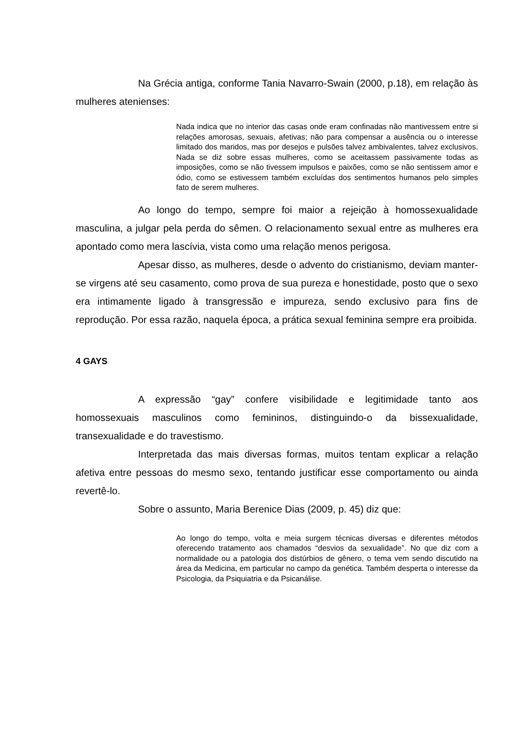Na Grécia antiga, conforme Tania Navarro-Swain (2000, p.18), em relação às mulheres atenienses:
Nada indica que no interior das casas onde eram confinadas não mantivessem entre si relações amorosas, sexuais, afetivas; não para compensar a ausência ou o interesse limitado dos maridos, mas por desejos e pulsões talvez ambivalentes, talvez exclusivos. Nada se diz sobre essas mulheres, como se aceitassem passivamente todas as imposições, como se não tivessem impulsos e paixões, como se não sentissem amor e ódio, como se estivessem também excluídas dos sentimentos humanos pelo simples fato de serem mulheres.
Ao longo do tempo, sempre foi maior a rejeição à homossexualidade masculina, a julgar pela perda do sêmen. O relacionamento sexual entre as mulheres era apontado como mera lascívia, vista como uma relação menos perigosa.
Apesar disso, as mulheres, desde o advento do cristianismo, deviam manter-se virgens até seu casamento, como prova de sua pureza e honestidade, posto que o sexo era intimamente ligado à transgressão e impureza, sendo exclusivo para fins de reprodução. Por essa razão, naquela época, a prática sexual feminina sempre era proibida.
4 GAYS
A expressão “gay” confere visibilidade e legitimidade tanto aos homossexuais masculinos como femininos, distinguindo-o da bissexualidade, transexualidade e do travestismo.
Interpretada das mais diversas formas, muitos tentam explicar a relação afetiva entre pessoas do mesmo sexo, tentando justificar esse comportamento ou ainda revertê-lo.
Sobre o assunto, Maria Berenice Dias (2009, p. 45) diz que:
Ao longo do tempo, volta e meia surgem técnicas diversas e diferentes métodos oferecendo tratamento aos chamados “desvios da sexualidade”. No que diz com a normalidade ou a patologia dos distúrbios de gênero, o tema vem sendo discutido na área da Medicina, em particular no campo da genética. Também desperta o interesse da Psicologia, da Psiquiatria e da Psicanálise.